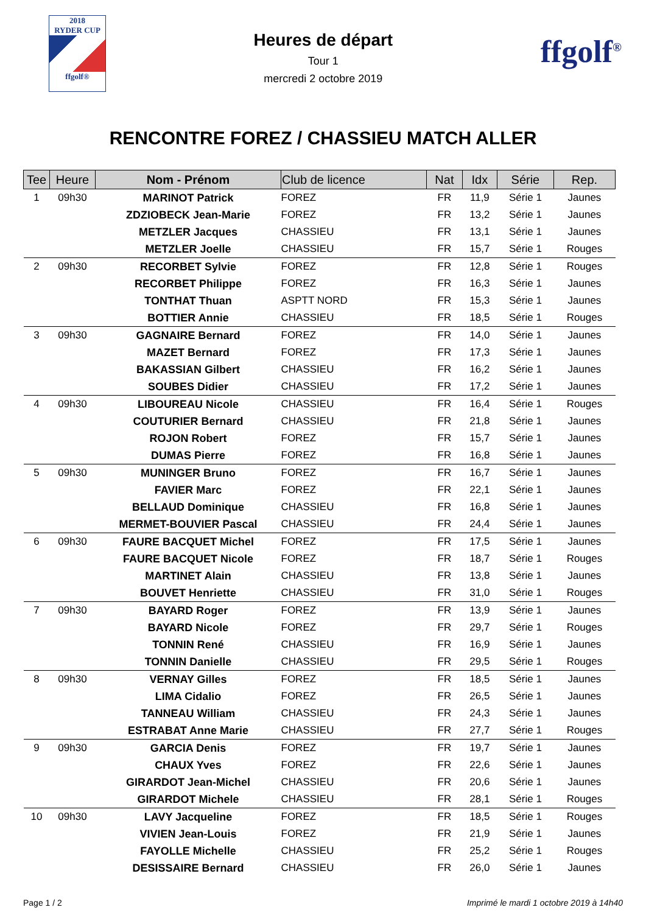2018
RYDER CUP
ffgolf®
Heures de départ
Tour 1
mercredi 2 octobre 2019
ffgolf<sup>®</sup>
RENCONTRE FOREZ / CHASSIEU MATCH ALLER
| Tee | Heure | Nom - Prénom | Club de licence | Nat | Idx | Série | Rep. |
| --- | --- | --- | --- | --- | --- | --- | --- |
| 1 | 09h30 | MARINOT Patrick | FOREZ | FR | 11,9 | Série 1 | Jaunes |
| | | ZDZIOBECK Jean-Marie | FOREZ | FR | 13,2 | Série 1 | Jaunes |
| | | METZLER Jacques | CHASSIEU | FR | 13,1 | Série 1 | Jaunes |
| | | METZLER Joelle | CHASSIEU | FR | 15,7 | Série 1 | Rouges |
| 2 | 09h30 | RECORBET Sylvie | FOREZ | FR | 12,8 | Série 1 | Rouges |
| | | RECORBET Philippe | FOREZ | FR | 16,3 | Série 1 | Jaunes |
| | | TONTHAT Thuan | ASPTT NORD | FR | 15,3 | Série 1 | Jaunes |
| | | BOTTIER Annie | CHASSIEU | FR | 18,5 | Série 1 | Rouges |
| 3 | 09h30 | GAGNAIRE Bernard | FOREZ | FR | 14,0 | Série 1 | Jaunes |
| | | MAZET Bernard | FOREZ | FR | 17,3 | Série 1 | Jaunes |
| | | BAKASSIAN Gilbert | CHASSIEU | FR | 16,2 | Série 1 | Jaunes |
| | | SOUBES Didier | CHASSIEU | FR | 17,2 | Série 1 | Jaunes |
| 4 | 09h30 | LIBOUREAU Nicole | CHASSIEU | FR | 16,4 | Série 1 | Rouges |
| | | COUTURIER Bernard | CHASSIEU | FR | 21,8 | Série 1 | Jaunes |
| | | ROJON Robert | FOREZ | FR | 15,7 | Série 1 | Jaunes |
| | | DUMAS Pierre | FOREZ | FR | 16,8 | Série 1 | Jaunes |
| 5 | 09h30 | MUNINGER Bruno | FOREZ | FR | 16,7 | Série 1 | Jaunes |
| | | FAVIER Marc | FOREZ | FR | 22,1 | Série 1 | Jaunes |
| | | BELLAUD Dominique | CHASSIEU | FR | 16,8 | Série 1 | Jaunes |
| | | MERMET-BOUVIER Pascal | CHASSIEU | FR | 24,4 | Série 1 | Jaunes |
| 6 | 09h30 | FAURE BACQUET Michel | FOREZ | FR | 17,5 | Série 1 | Jaunes |
| | | FAURE BACQUET Nicole | FOREZ | FR | 18,7 | Série 1 | Rouges |
| | | MARTINET Alain | CHASSIEU | FR | 13,8 | Série 1 | Jaunes |
| | | BOUVET Henriette | CHASSIEU | FR | 31,0 | Série 1 | Rouges |
| 7 | 09h30 | BAYARD Roger | FOREZ | FR | 13,9 | Série 1 | Jaunes |
| | | BAYARD Nicole | FOREZ | FR | 29,7 | Série 1 | Rouges |
| | | TONNIN René | CHASSIEU | FR | 16,9 | Série 1 | Jaunes |
| | | TONNIN Danielle | CHASSIEU | FR | 29,5 | Série 1 | Rouges |
| 8 | 09h30 | VERNAY Gilles | FOREZ | FR | 18,5 | Série 1 | Jaunes |
| | | LIMA Cidalio | FOREZ | FR | 26,5 | Série 1 | Jaunes |
| | | TANNEAU William | CHASSIEU | FR | 24,3 | Série 1 | Jaunes |
| | | ESTRABAT Anne Marie | CHASSIEU | FR | 27,7 | Série 1 | Rouges |
| 9 | 09h30 | GARCIA Denis | FOREZ | FR | 19,7 | Série 1 | Jaunes |
| | | CHAUX Yves | FOREZ | FR | 22,6 | Série 1 | Jaunes |
| | | GIRARDOT Jean-Michel | CHASSIEU | FR | 20,6 | Série 1 | Jaunes |
| | | GIRARDOT Michele | CHASSIEU | FR | 28,1 | Série 1 | Rouges |
| 10 | 09h30 | LAVY Jacqueline | FOREZ | FR | 18,5 | Série 1 | Rouges |
| | | VIVIEN Jean-Louis | FOREZ | FR | 21,9 | Série 1 | Jaunes |
| | | FAYOLLE Michelle | CHASSIEU | FR | 25,2 | Série 1 | Rouges |
| | | DESISSAIRE Bernard | CHASSIEU | FR | 26,0 | Série 1 | Jaunes |
Page 1 / 2 Imprimé le mardi 1 octobre 2019 à 14h40